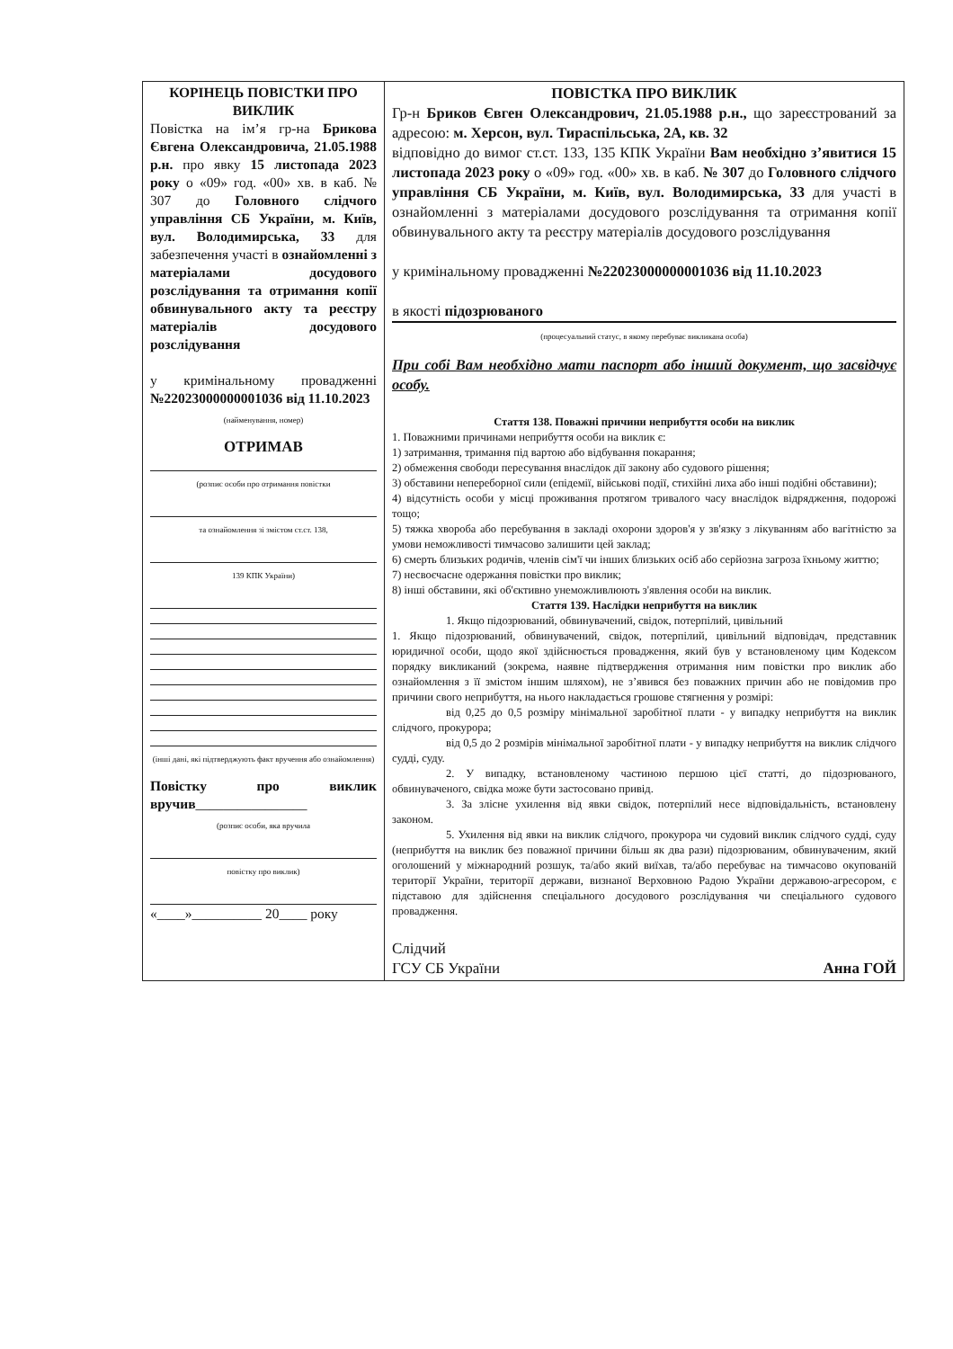| КОРІНЕЦЬ ПОВІСТКИ ПРО ВИКЛИК Повістка на ім’я гр-на Брикова Євгена Олександровича, 21.05.1988 р.н. про явку 15 листопада 2023 року о «09» год. «00» хв. в каб. № 307 до Головного слідчого управління СБ України, м. Київ, вул. Володимирська, 33 для забезпечення участі в ознайомленні з матеріалами досудового розслідування та отримання копії обвинувального акту та реєстру матеріалів досудового розслідування у кримінальному провадженні №22023000000001036 від 11.10.2023 (найменування, номер) ОТРИМАВ (розпис особи про отримання повістки та ознайомлення зі змістом ст.ст. 138, 139 КПК України) (інші дані, які підтверджують факт вручення або ознайомлення) Повістку про виклик вручив ________________ (розпис особи, яка вручила повістку про виклик) «____»__________ 20____ року | ПОВІСТКА ПРО ВИКЛИК Гр-н Бриков Євген Олександрович, 21.05.1988 р.н., що зареєстрований за адресою: м. Херсон, вул. Тираспільська, 2А, кв. 32 відповідно до вимог ст.ст. 133, 135 КПК України Вам необхідно з’явитися 15 листопада 2023 року о «09» год. «00» хв. в каб. № 307 до Головного слідчого управління СБ України, м. Київ, вул. Володимирська, 33 для участі в ознайомленні з матеріалами досудового розслідування та отримання копії обвинувального акту та реєстру матеріалів досудового розслідування у кримінальному провадженні №22023000000001036 від 11.10.2023 в якості підозрюваного (процесуальний статус, в якому перебуває викликана особа) При собі Вам необхідно мати паспорт або інший документ, що засвідчує особу. Стаття 138. Поважні причини неприбуття особи на виклик 1. Поважними причинами неприбуття особи на виклик є: 1) затримання, тримання під вартою або відбування покарання; 2) обмеження свободи пересування внаслідок дії закону або судового рішення; 3) обставини непереборної сили (епідемії, військові події, стихійні лиха або інші подібні обставини); 4) відсутність особи у місці проживання протягом тривалого часу внаслідок відрядження, подорожі тощо; 5) тяжка хвороба або перебування в закладі охорони здоров'я у зв'язку з лікуванням або вагітністю за умови неможливості тимчасово залишити цей заклад; 6) смерть близьких родичів, членів сім'ї чи інших близьких осіб або серйозна загроза їхньому життю; 7) несвоєчасне одержання повістки про виклик; 8) інші обставини, які об'єктивно унеможливлюють з'явлення особи на виклик. Стаття 139. Наслідки неприбуття на виклик 1. Якщо підозрюваний, обвинувачений, свідок, потерпілий, цивільний 1. Якщо підозрюваний, обвинувачений, свідок, потерпілий, цивільний відповідач, представник юридичної особи, щодо якої здійснюється провадження, який був у встановленому цим Кодексом порядку викликаний (зокрема, наявне підтвердження отримання ним повістки про виклик або ознайомлення з її змістом іншим шляхом), не з’явився без поважних причин або не повідомив про причини свого неприбуття, на нього накладається грошове стягнення у розмірі: від 0,25 до 0,5 розміру мінімальної заробітної плати - у випадку неприбуття на виклик слідчого, прокурора; від 0,5 до 2 розмірів мінімальної заробітної плати - у випадку неприбуття на виклик слідчого судді, суду. 2. У випадку, встановленому частиною першою цієї статті, до підозрюваного, обвинуваченого, свідка може бути застосовано привід. 3. За злісне ухилення від явки свідок, потерпілий несе відповідальність, встановлену законом. 5. Ухилення від явки на виклик слідчого, прокурора чи судовий виклик слідчого судді, суду (неприбуття на виклик без поважної причини більш як два рази) підозрюваним, обвинуваченим, який оголошений у міжнародний розшук, та/або який виїхав, та/або перебуває на тимчасово окупованій території України, території держави, визнаної Верховною Радою України державою-агресором, є підставою для здійснення спеціального досудового розслідування чи спеціального судового провадження. Слідчий ГСУ СБ України Анна ГОЙ |